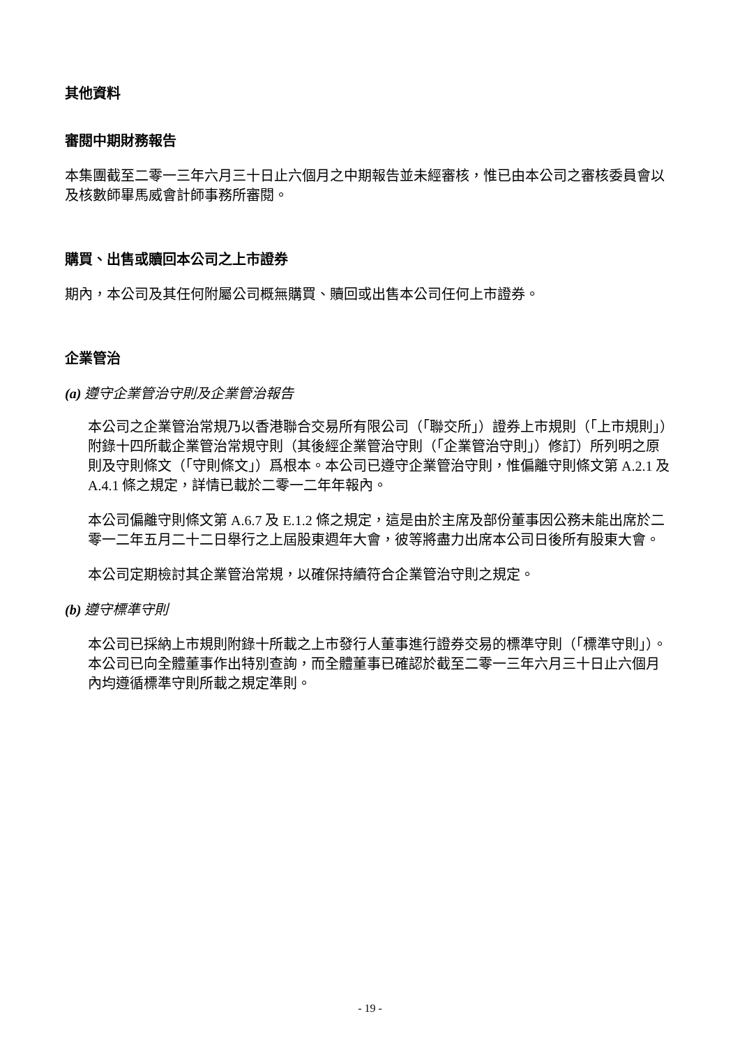其他資料
審閱中期財務報告
本集團截至二零一三年六月三十日止六個月之中期報告並未經審核，惟已由本公司之審核委員會以及核數師畢馬威會計師事務所審閱。
購買、出售或贖回本公司之上市證券
期內，本公司及其任何附屬公司概無購買、贖回或出售本公司任何上市證券。
企業管治
(a) 遵守企業管治守則及企業管治報告
本公司之企業管治常規乃以香港聯合交易所有限公司（「聯交所」）證券上市規則（「上市規則」）附錄十四所載企業管治常規守則（其後經企業管治守則（「企業管治守則」）修訂）所列明之原則及守則條文（「守則條文」）爲根本。本公司已遵守企業管治守則，惟偏離守則條文第 A.2.1 及 A.4.1 條之規定，詳情已載於二零一二年年報內。
本公司偏離守則條文第 A.6.7 及 E.1.2 條之規定，這是由於主席及部份董事因公務未能出席於二零一二年五月二十二日舉行之上屆股東週年大會，彼等將盡力出席本公司日後所有股東大會。
本公司定期檢討其企業管治常規，以確保持續符合企業管治守則之規定。
(b) 遵守標準守則
本公司已採納上市規則附錄十所載之上市發行人董事進行證券交易的標準守則（「標準守則」）。本公司已向全體董事作出特別查詢，而全體董事已確認於截至二零一三年六月三十日止六個月內均遵循標準守則所載之規定準則。
- 19 -